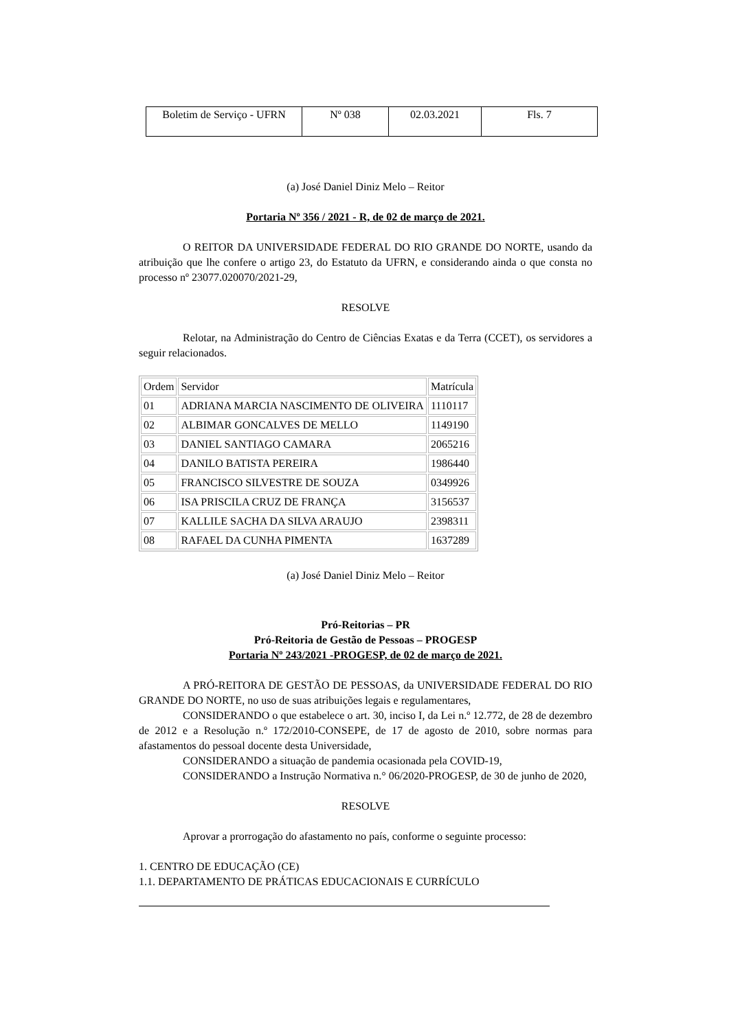| Boletim de Serviço - UFRN | Nº 038 | 02.03.2021 | Fls. 7 |
(a) José Daniel Diniz Melo – Reitor
Portaria Nº 356 / 2021 - R, de 02 de março de 2021.
O REITOR DA UNIVERSIDADE FEDERAL DO RIO GRANDE DO NORTE, usando da atribuição que lhe confere o artigo 23, do Estatuto da UFRN, e considerando ainda o que consta no processo nº 23077.020070/2021-29,
RESOLVE
Relotar, na Administração do Centro de Ciências Exatas e da Terra (CCET), os servidores a seguir relacionados.
| Ordem | Servidor | Matrícula |
| 01 | ADRIANA MARCIA NASCIMENTO DE OLIVEIRA | 1110117 |
| 02 | ALBIMAR GONCALVES DE MELLO | 1149190 |
| 03 | DANIEL SANTIAGO CAMARA | 2065216 |
| 04 | DANILO BATISTA PEREIRA | 1986440 |
| 05 | FRANCISCO SILVESTRE DE SOUZA | 0349926 |
| 06 | ISA PRISCILA CRUZ DE FRANÇA | 3156537 |
| 07 | KALLILE SACHA DA SILVA ARAUJO | 2398311 |
| 08 | RAFAEL DA CUNHA PIMENTA | 1637289 |
(a) José Daniel Diniz Melo – Reitor
Pró-Reitorias – PR
Pró-Reitoria de Gestão de Pessoas – PROGESP
Portaria Nº 243/2021 -PROGESP, de 02 de março de 2021.
A PRÓ-REITORA DE GESTÃO DE PESSOAS, da UNIVERSIDADE FEDERAL DO RIO GRANDE DO NORTE, no uso de suas atribuições legais e regulamentares,
CONSIDERANDO o que estabelece o art. 30, inciso I, da Lei n.º 12.772, de 28 de dezembro de 2012 e a Resolução n.º 172/2010-CONSEPE, de 17 de agosto de 2010, sobre normas para afastamentos do pessoal docente desta Universidade,
CONSIDERANDO a situação de pandemia ocasionada pela COVID-19,
CONSIDERANDO a Instrução Normativa n.° 06/2020-PROGESP, de 30 de junho de 2020,
RESOLVE
Aprovar a prorrogação do afastamento no país, conforme o seguinte processo:
1. CENTRO DE EDUCAÇÃO (CE)
1.1. DEPARTAMENTO DE PRÁTICAS EDUCACIONAIS E CURRÍCULO